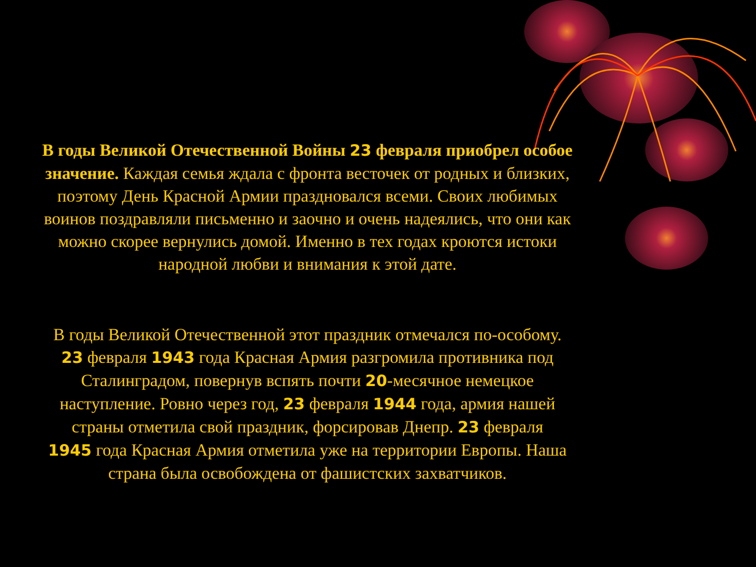В годы Великой Отечественной Войны 23 февраля приобрел особое значение. Каждая семья ждала с фронта весточек от родных и близких, поэтому День Красной Армии праздновался всеми. Своих любимых воинов поздравляли письменно и заочно и очень надеялись, что они как можно скорее вернулись домой. Именно в тех годах кроются истоки народной любви и внимания к этой дате.
В годы Великой Отечественной этот праздник отмечался по-особому. 23 февраля 1943 года Красная Армия разгромила противника под Сталинградом, повернув вспять почти 20-месячное немецкое наступление. Ровно через год, 23 февраля 1944 года, армия нашей страны отметила свой праздник, форсировав Днепр. 23 февраля 1945 года Красная Армия отметила уже на территории Европы. Наша страна была освобождена от фашистских захватчиков.